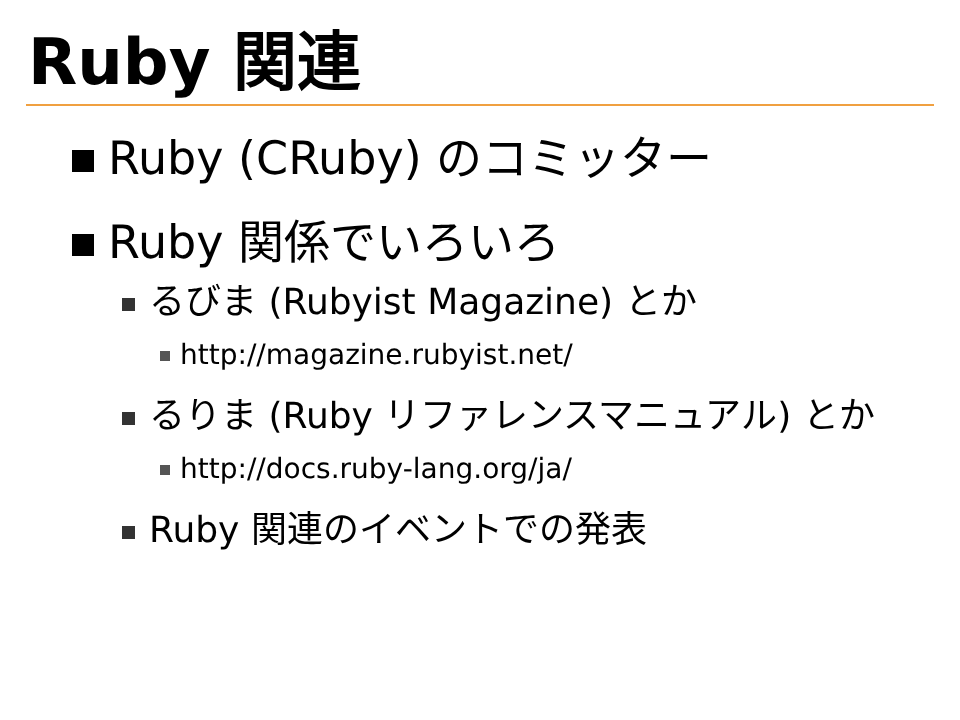Ruby 関連
Ruby (CRuby) のコミッター
Ruby 関係でいろいろ
るびま (Rubyist Magazine) とか
http://magazine.rubyist.net/
るりま (Ruby リファレンスマニュアル) とか
http://docs.ruby-lang.org/ja/
Ruby 関連のイベントでの発表